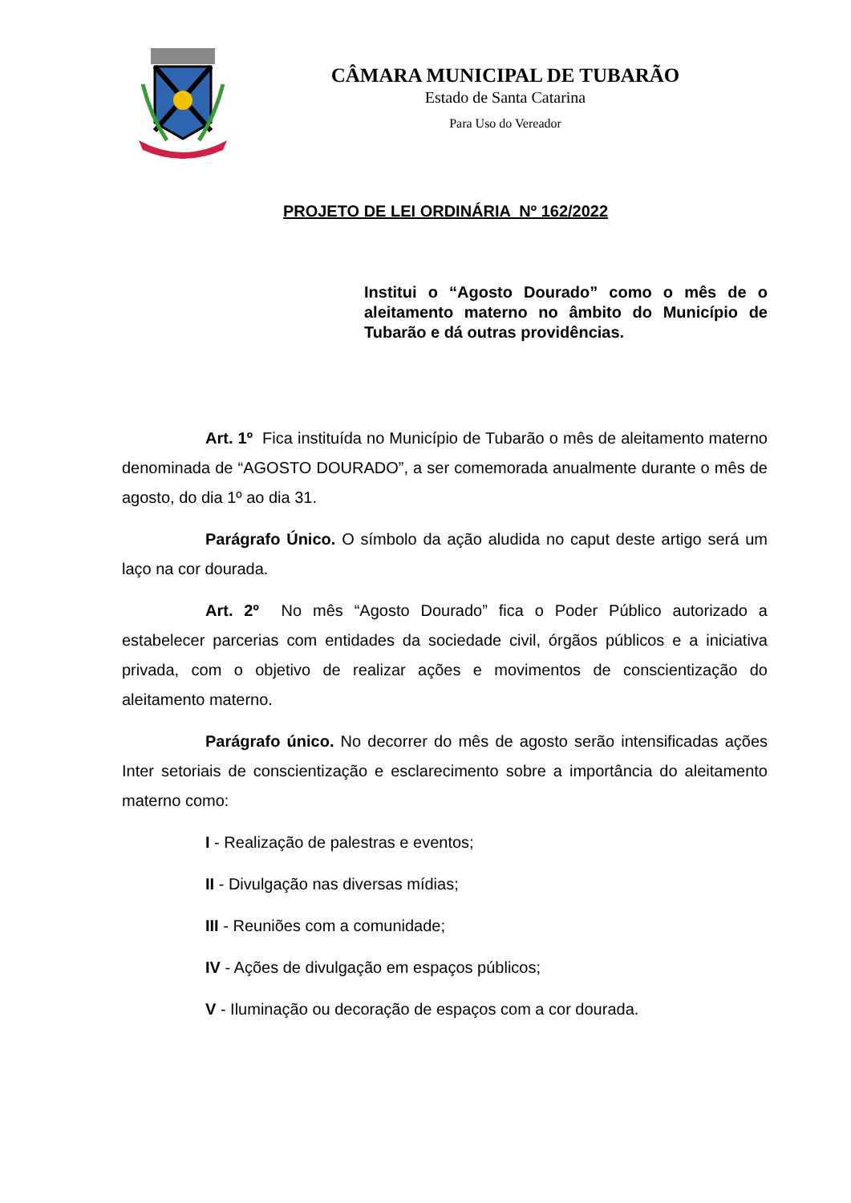CÂMARA MUNICIPAL DE TUBARÃO
Estado de Santa Catarina
Para Uso do Vereador
PROJETO DE LEI ORDINÁRIA Nº 162/2022
Institui o “Agosto Dourado” como o mês de o aleitamento materno no âmbito do Município de Tubarão e dá outras providências.
Art. 1º Fica instituída no Município de Tubarão o mês de aleitamento materno denominada de “AGOSTO DOURADO”, a ser comemorada anualmente durante o mês de agosto, do dia 1º ao dia 31.
Parágrafo Único. O símbolo da ação aludida no caput deste artigo será um laço na cor dourada.
Art. 2º No mês “Agosto Dourado” fica o Poder Público autorizado a estabelecer parcerias com entidades da sociedade civil, órgãos públicos e a iniciativa privada, com o objetivo de realizar ações e movimentos de conscientização do aleitamento materno.
Parágrafo único. No decorrer do mês de agosto serão intensificadas ações Inter setoriais de conscientização e esclarecimento sobre a importância do aleitamento materno como:
I - Realização de palestras e eventos;
II - Divulgação nas diversas mídias;
III - Reuniões com a comunidade;
IV - Ações de divulgação em espaços públicos;
V - Iluminação ou decoração de espaços com a cor dourada.